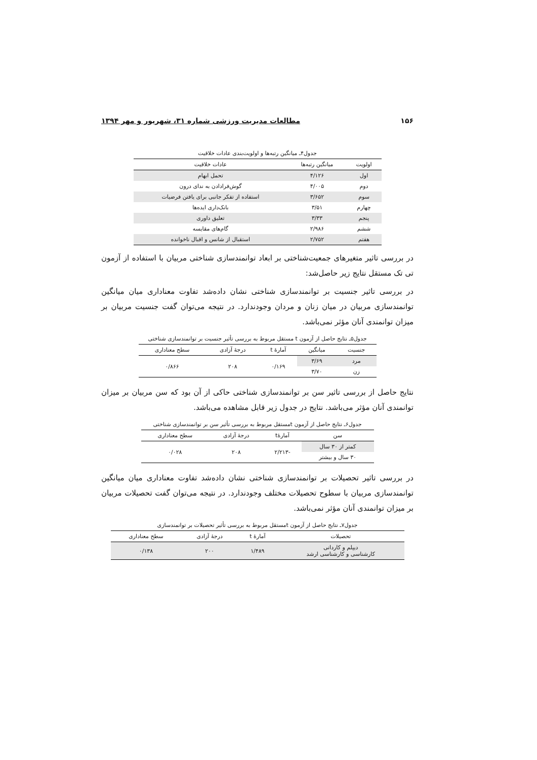۱۵۶ مطالعات مدیریت ورزشی شماره ۳۱، شهریور و مهر ۱۳۹۴
جدول۴ـ میانگین رتبه‌ها و اولویت‌بندی عادات خلاقیت
| اولویت | میانگین رتبه‌ها | عادات خلاقیت |
| --- | --- | --- |
| اول | ۴/۱۲۶ | تحمل ابهام |
| دوم | ۴/۰۰۵ | گوش‌فرادادن به ندای درون |
| سوم | ۳/۶۵۲ | استفاده از تفکر جانبی برای یافتن فرضیات |
| چهارم | ۳/۵۱ | بانک‌داری ایده‌ها |
| پنجم | ۳/۳۳ | تعلیق داوری |
| ششم | ۲/۹۸۶ | گام‌های مقایسه |
| هفتم | ۲/۷۵۲ | استقبال از شانس و اقبال ناخوانده |
در بررسی تاثیر متغیرهای جمعیت‌شناختی بر ابعاد توانمندسازی شناختی مربیان با استفاده از آزمون تی تک مستقل نتایج زیر حاصل‌شد:
در بررسی تاثیر جنسیت بر توانمندسازی شناختی نشان داده‌شد تفاوت معناداری میان میانگین توانمندسازی مربیان در میان زنان و مردان وجودندارد. در نتیجه می‌توان گفت جنسیت مربیان بر میزان توانمندی آنان مؤثر نمی‌باشد.
جدول۵ـ نتایج حاصل از آزمون t مستقل مربوط به بررسی تأثیر جنسیت بر توانمندسازی شناختی
| جنسیت | میانگین | آمارهٔ t | درجهٔ آزادی | سطح معناداری |
| --- | --- | --- | --- | --- |
| مرد | ۳/۶۹ | ۰/۱۶۹ | ۲۰۸ | ۰/۸۶۶ |
| زن | ۳/۷۰ | | | |
نتایج حاصل از بررسی تاثیر سن بر توانمندسازی شناختی حاکی از آن بود که سن مربیان بر میزان توانمندی آنان مؤثر می‌باشد. نتایج در جدول زیر قابل مشاهده می‌باشد.
جدول۶ـ نتایج حاصل از آزمون tمستقل مربوط به بررسی تأثیر سن بر توانمندسازی شناختی
| سن | آمارهٔt | درجهٔ آزادی | سطح معناداری |
| --- | --- | --- | --- |
| کمتر از ۳۰ سال | -۲/۲۱۳ | ۲۰۸ | ۰/۰۲۸ |
| ۳۰ سال و بیشتر | | | |
در بررسی تاثیر تحصیلات بر توانمندسازی شناختی نشان داده‌شد تفاوت معناداری میان میانگین توانمندسازی مربیان با سطوح تحصیلات مختلف وجودندارد. در نتیجه می‌توان گفت تحصیلات مربیان بر میزان توانمندی آنان مؤثر نمی‌باشد.
جدول۷ـ نتایج حاصل از آزمون tمستقل مربوط به بررسی تأثیر تحصیلات بر توانمندسازی
| تحصیلات | آمارهٔ t | درجهٔ آزادی | سطح معناداری |
| --- | --- | --- | --- |
| دیپلم و کاردانی کارشناسی و کارشناسی ارشد | ۱/۴۸۹ | ۲۰۰ | ۰/۱۳۸ |